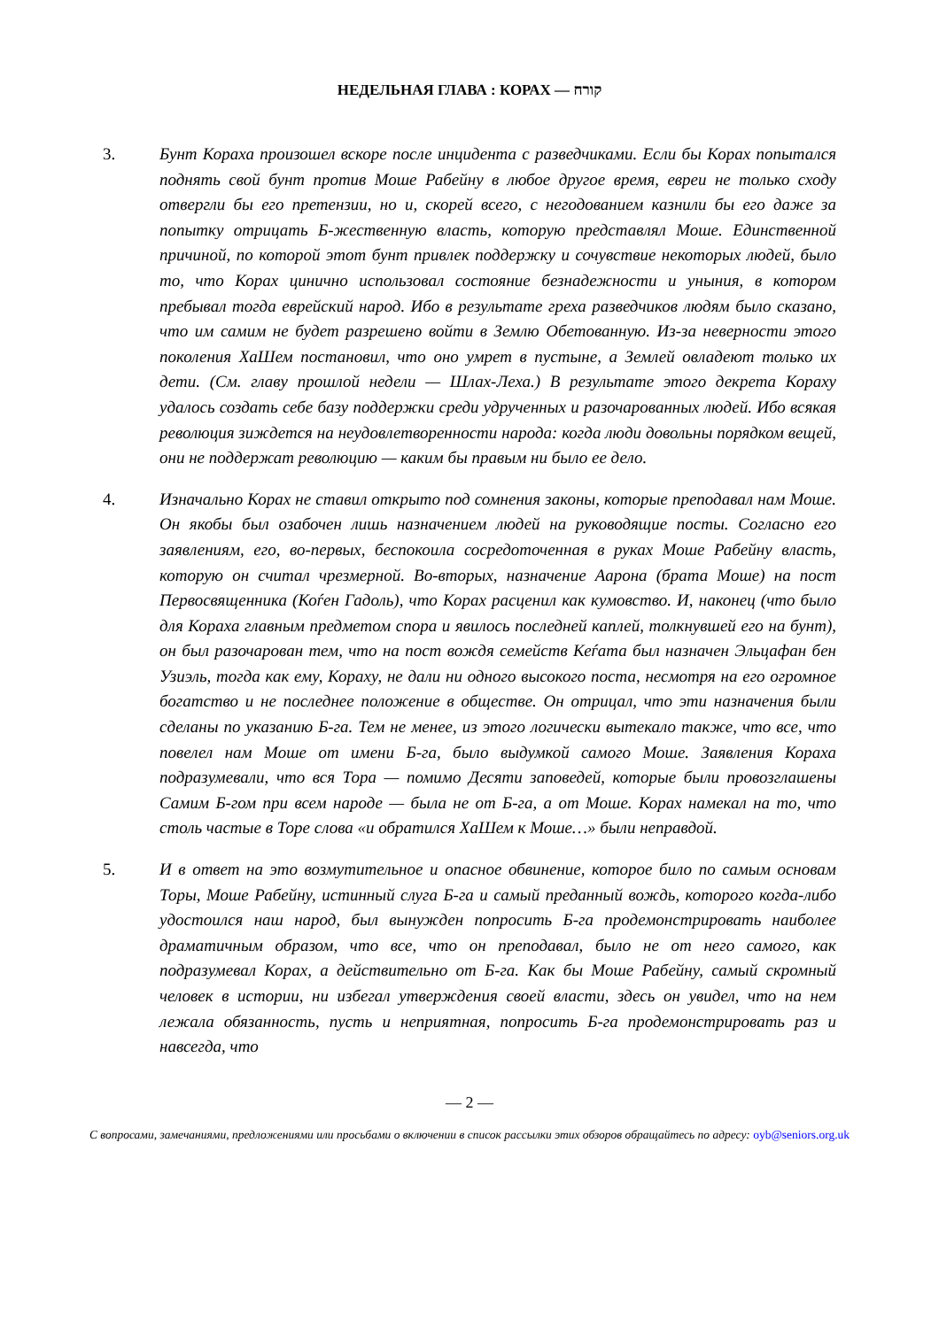НЕДЕЛЬНАЯ ГЛАВА : КОРАХ — קורח
3. Бунт Кораха произошел вскоре после инцидента с разведчиками. Если бы Корах попытался поднять свой бунт против Моше Рабейну в любое другое время, евреи не только сходу отвергли бы его претензии, но и, скорей всего, с негодованием казнили бы его даже за попытку отрицать Б-жественную власть, которую представлял Моше. Единственной причиной, по которой этот бунт привлек поддержку и сочувствие некоторых людей, было то, что Корах цинично использовал состояние безнадежности и уныния, в котором пребывал тогда еврейский народ. Ибо в результате греха разведчиков людям было сказано, что им самим не будет разрешено войти в Землю Обетованную. Из-за неверности этого поколения ХаШем постановил, что оно умрет в пустыне, а Землей овладеют только их дети. (См. главу прошлой недели — Шлах-Леха.) В результате этого декрета Кораху удалось создать себе базу поддержки среди удрученных и разочарованных людей. Ибо всякая революция зиждется на неудовлетворенности народа: когда люди довольны порядком вещей, они не поддержат революцию — каким бы правым ни было ее дело.
4. Изначально Корах не ставил открыто под сомнения законы, которые преподавал нам Моше. Он якобы был озабочен лишь назначением людей на руководящие посты. Согласно его заявлениям, его, во-первых, беспокоила сосредоточенная в руках Моше Рабейну власть, которую он считал чрезмерной. Во-вторых, назначение Аарона (брата Моше) на пост Первосвященника (Коѓен Гадоль), что Корах расценил как кумовство. И, наконец (что было для Кораха главным предметом спора и явилось последней каплей, толкнувшей его на бунт), он был разочарован тем, что на пост вождя семейств Кеѓата был назначен Эльцафан бен Узиэль, тогда как ему, Кораху, не дали ни одного высокого поста, несмотря на его огромное богатство и не последнее положение в обществе. Он отрицал, что эти назначения были сделаны по указанию Б-га. Тем не менее, из этого логически вытекало также, что все, что повелел нам Моше от имени Б-га, было выдумкой самого Моше. Заявления Кораха подразумевали, что вся Тора — помимо Десяти заповедей, которые были провозглашены Самим Б-гом при всем народе — была не от Б-га, а от Моше. Корах намекал на то, что столь частые в Торе слова «и обратился ХаШем к Моше…» были неправдой.
5. И в ответ на это возмутительное и опасное обвинение, которое било по самым основам Торы, Моше Рабейну, истинный слуга Б-га и самый преданный вождь, которого когда-либо удостоился наш народ, был вынужден попросить Б-га продемонстрировать наиболее драматичным образом, что все, что он преподавал, было не от него самого, как подразумевал Корах, а действительно от Б-га. Как бы Моше Рабейну, самый скромный человек в истории, ни избегал утверждения своей власти, здесь он увидел, что на нем лежала обязанность, пусть и неприятная, попросить Б-га продемонстрировать раз и навсегда, что
— 2 —
С вопросами, замечаниями, предложениями или просьбами о включении в список рассылки этих обзоров обращайтесь по адресу: oyb@seniors.org.uk